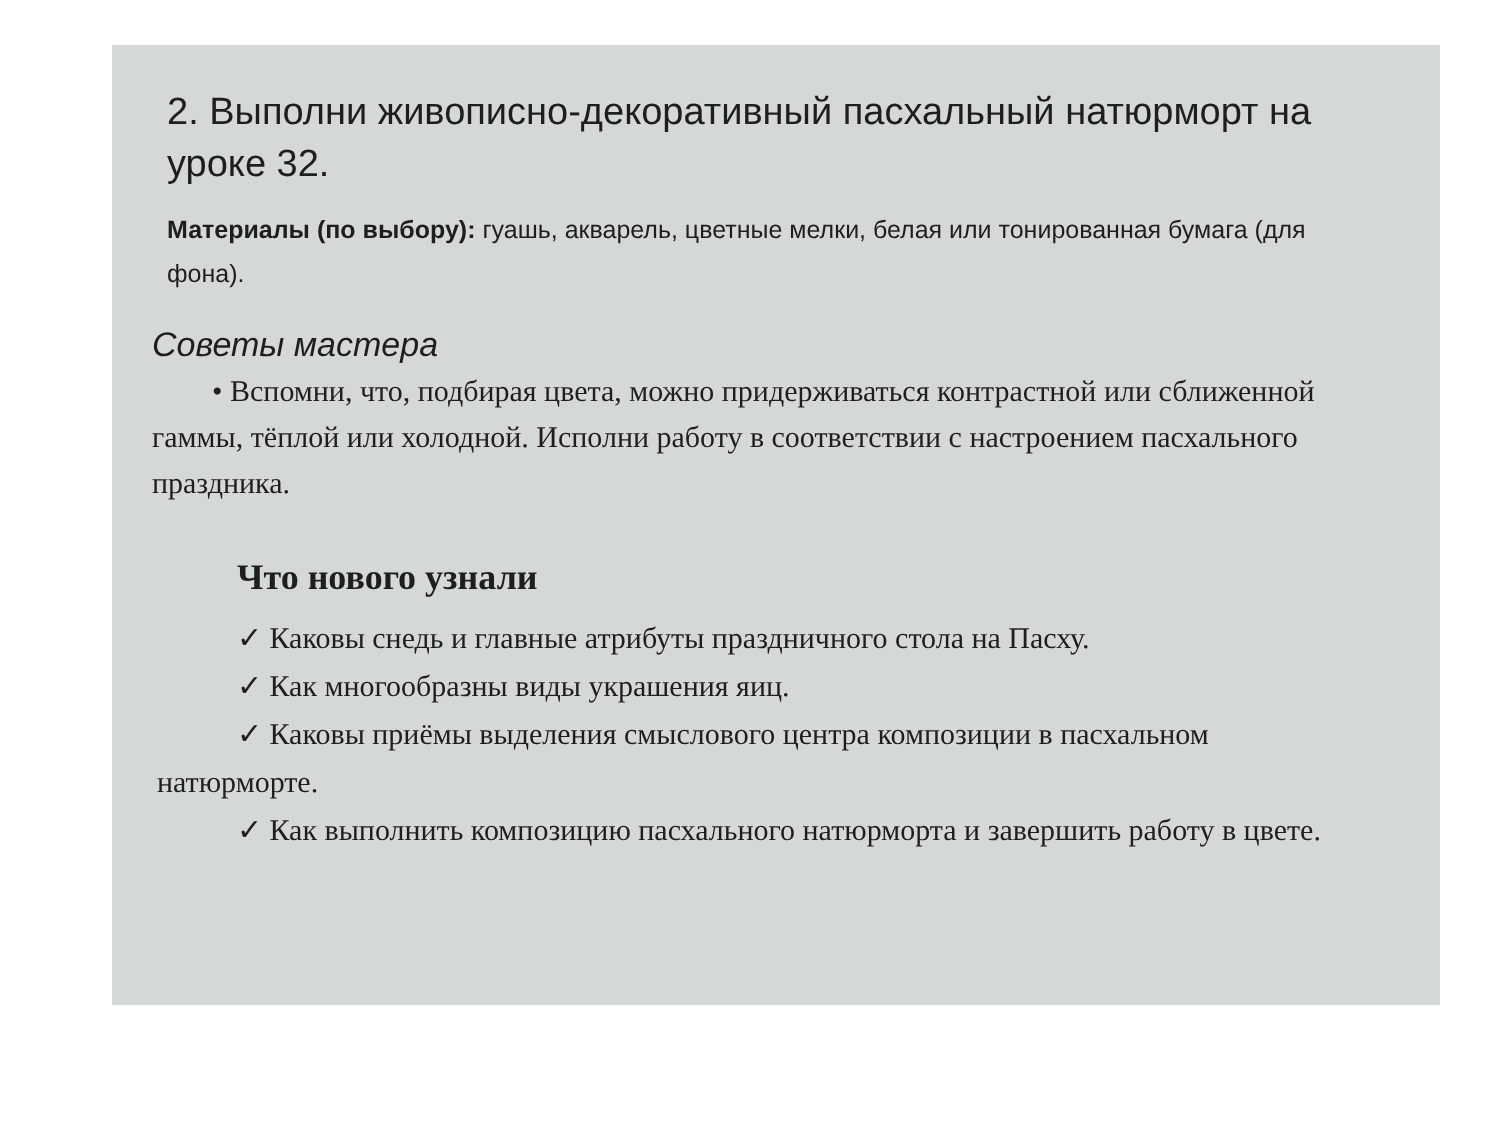2. Выполни живописно-декоративный пасхальный натюрморт на уроке 32.
Материалы (по выбору): гуашь, акварель, цветные мелки, белая или тонированная бумага (для фона).
Советы мастера
• Вспомни, что, подбирая цвета, можно придерживаться контрастной или сближенной гаммы, тёплой или холодной. Исполни работу в соответствии с настроением пасхального праздника.
Что нового узнали
✓ Каковы снедь и главные атрибуты праздничного стола на Пасху.
✓ Как многообразны виды украшения яиц.
✓ Каковы приёмы выделения смыслового центра композиции в пасхальном натюрморте.
✓ Как выполнить композицию пасхального натюрморта и завершить работу в цвете.